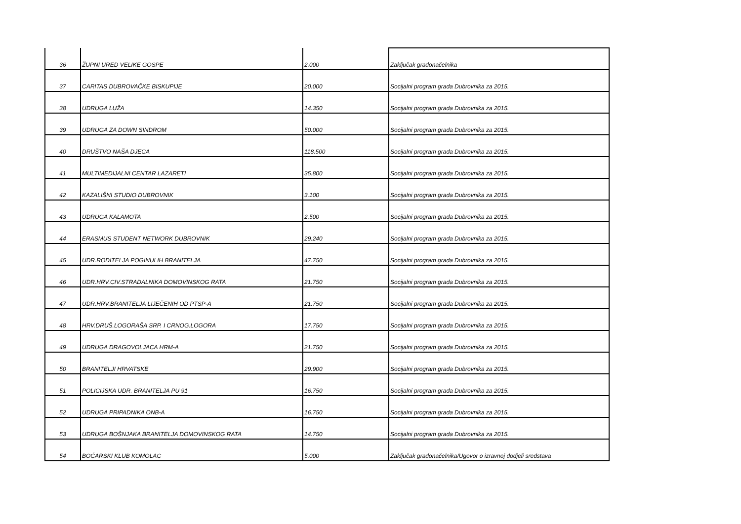| 36 | ŽUPNI URED VELIKE GOSPE | 2.000 | Zaključak gradonačelnika |
| 37 | CARITAS DUBROVAČKE BISKUPIJE | 20.000 | Socijalni program grada Dubrovnika za 2015. |
| 38 | UDRUGA LUŽA | 14.350 | Socijalni program grada Dubrovnika za 2015. |
| 39 | UDRUGA ZA DOWN SINDROM | 50.000 | Socijalni program grada Dubrovnika za 2015. |
| 40 | DRUŠTVO NAŠA DJECA | 118.500 | Socijalni program grada Dubrovnika za 2015. |
| 41 | MULTIMEDIJALNI CENTAR LAZARETI | 35.800 | Socijalni program grada Dubrovnika za 2015. |
| 42 | KAZALIŠNI STUDIO DUBROVNIK | 3.100 | Socijalni program grada Dubrovnika za 2015. |
| 43 | UDRUGA KALAMOTA | 2.500 | Socijalni program grada Dubrovnika za 2015. |
| 44 | ERASMUS STUDENT NETWORK DUBROVNIK | 29.240 | Socijalni program grada Dubrovnika za 2015. |
| 45 | UDR.RODITELJA POGINULIH BRANITELJA | 47.750 | Socijalni program grada Dubrovnika za 2015. |
| 46 | UDR.HRV.CIV.STRADALNIKA DOMOVINSKOG RATA | 21.750 | Socijalni program grada Dubrovnika za 2015. |
| 47 | UDR.HRV.BRANITELJA LIJEČENIH OD PTSP-A | 21.750 | Socijalni program grada Dubrovnika za 2015. |
| 48 | HRV.DRUŠ.LOGORAŠA SRP. I CRNOG.LOGORA | 17.750 | Socijalni program grada Dubrovnika za 2015. |
| 49 | UDRUGA DRAGOVOLJACA HRM-A | 21.750 | Socijalni program grada Dubrovnika za 2015. |
| 50 | BRANITELJI HRVATSKE | 29.900 | Socijalni program grada Dubrovnika za 2015. |
| 51 | POLICIJSKA UDR. BRANITELJA PU 91 | 16.750 | Socijalni program grada Dubrovnika za 2015. |
| 52 | UDRUGA PRIPADNIKA ONB-A | 16.750 | Socijalni program grada Dubrovnika za 2015. |
| 53 | UDRUGA BOŠNJAKA BRANITELJA DOMOVINSKOG RATA | 14.750 | Socijalni program grada Dubrovnika za 2015. |
| 54 | BOĆARSKI KLUB KOMOLAC | 5.000 | Zaključak gradonačelnika/Ugovor o izravnoj dodjeli sredstava |